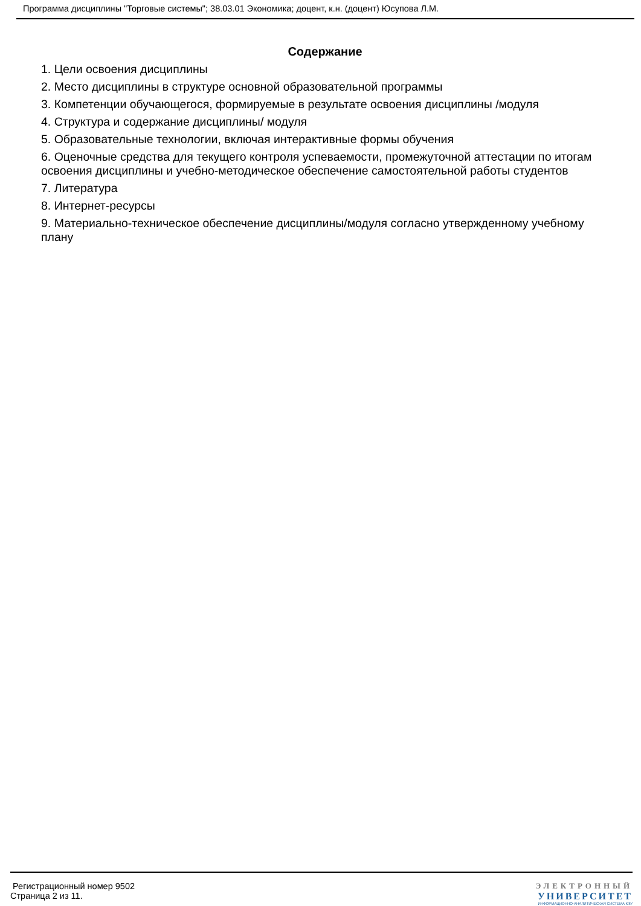Программа дисциплины "Торговые системы"; 38.03.01 Экономика; доцент, к.н. (доцент) Юсупова Л.М.
Содержание
1. Цели освоения дисциплины
2. Место дисциплины в структуре основной образовательной программы
3. Компетенции обучающегося, формируемые в результате освоения дисциплины /модуля
4. Структура и содержание дисциплины/ модуля
5. Образовательные технологии, включая интерактивные формы обучения
6. Оценочные средства для текущего контроля успеваемости, промежуточной аттестации по итогам освоения дисциплины и учебно-методическое обеспечение самостоятельной работы студентов
7. Литература
8. Интернет-ресурсы
9. Материально-техническое обеспечение дисциплины/модуля согласно утвержденному учебному плану
Регистрационный номер 9502
Страница 2 из 11.
ЭЛЕКТРОННЫЙ
УНИВЕРСИТЕТ
ИНФОРМАЦИОННО-АНАЛИТИЧЕСКАЯ СИСТЕМА КФУ